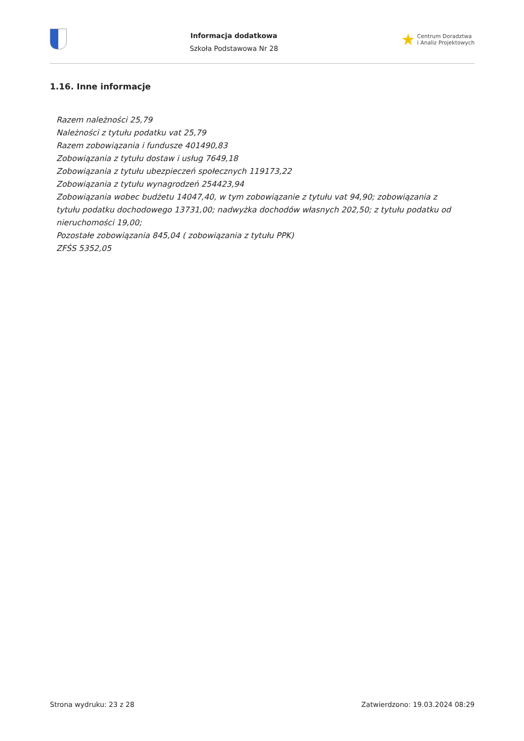Informacja dodatkowa
Szkoła Podstawowa Nr 28
★ Centrum Doradztwa
i Analiz Projektowych
1.16. Inne informacje
Razem należności 25,79
Należności z tytułu podatku vat 25,79
Razem zobowiązania i fundusze 401490,83
Zobowiązania z tytułu dostaw i usług 7649,18
Zobowiązania z tytułu ubezpieczeń społecznych 119173,22
Zobowiązania z tytułu wynagrodzeń 254423,94
Zobowiązania wobec budżetu 14047,40, w tym zobowiązanie z tytułu vat 94,90; zobowiązania z tytułu podatku dochodowego 13731,00; nadwyżka dochodów własnych 202,50; z tytułu podatku od nieruchomości 19,00;
Pozostałe zobowiązania 845,04 ( zobowiązania z tytułu PPK)
ZFŚS 5352,05
Strona wydruku: 23 z 28 Zatwierdzono: 19.03.2024 08:29